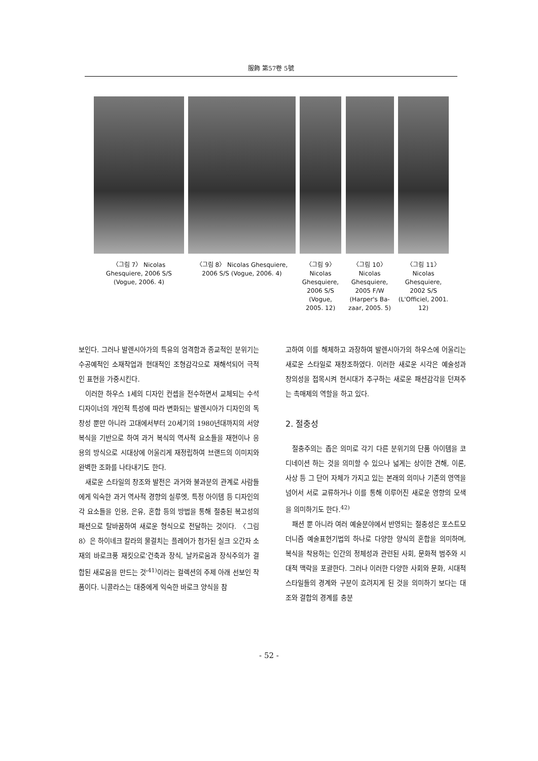服飾 第57卷 5號
〈그림 7〉 Nicolas Ghesquiere, 2006 S/S (Vogue, 2006. 4)
〈그림 8〉 Nicolas Ghesquiere, 2006 S/S (Vogue, 2006. 4)
〈그림 9〉 Nicolas Ghesquiere, 2006 S/S (Vogue, 2005. 12)
〈그림 10〉 Nicolas Ghesquiere, 2005 F/W (Harper's Ba-zaar, 2005. 5)
〈그림 11〉 Nicolas Ghesquiere, 2002 S/S (L'Officiel, 2001. 12)
보인다. 그러나 발렌시아가의 특유의 엄격함과 종교적인 분위기는 수공예적인 소재작업과 현대적인 조형감각으로 재해석되어 극적인 표현을 가중시킨다.
이러한 하우스 1세의 디자인 컨셉을 전수하면서 교체되는 수석디자이너의 개인적 특성에 따라 변화되는 발렌시아가 디자인의 독창성 뿐만 아니라 고대에서부터 20세기의 1980년대까지의 서양복식을 기반으로 하여 과거 복식의 역사적 요소들을 재현이나 응용의 방식으로 시대상에 어울리게 재정립하여 브랜드의 이미지와 완벽한 조화를 나타내기도 한다.
새로운 스타일의 창조와 발전은 과거와 불과분의 관계로 사람들에게 익숙한 과거 역사적 경향의 실루엣, 특정 아이템 등 디자인의 각 요소들을 인용, 은유, 혼합 등의 방법을 통해 절충된 복고성의 패션으로 탈바꿈하여 새로운 형식으로 전달하는 것이다. 〈그림 8〉은 하이네크 칼라의 물결치는 플레어가 첨가된 실크 오간자 소재의 바로크풍 재킷으로'건축과 장식, 날카로움과 장식주의가 결합된 새로움을 만드는 것'<sup>41)</sup>이라는 컬렉션의 주제 아래 선보인 작품이다. 니콜라스는 대중에게 익숙한 바로크 양식을 참
고하여 이를 해체하고 과장하여 발렌시아가의 하우스에 어울리는 새로운 스타일로 재창조하였다. 이러한 새로운 시각은 예술성과 창의성을 접목시켜 현시대가 추구하는 새로운 패션감각을 던져주는 촉매제의 역할을 하고 있다.
2. 절충성
절충주의는 좁은 의미로 각기 다른 분위기의 단품 아이템을 코디네이션 하는 것을 의미할 수 있으나 넓게는 상이한 견해, 이론, 사상 등 그 단어 자체가 가지고 있는 본래의 의미나 기존의 영역을 넘어서 서로 교류하거나 이를 통해 이루어진 새로운 영향의 모색을 의미하기도 한다.<sup>42)</sup>
패션 뿐 아니라 여러 예술분야에서 반영되는 절충성은 포스트모더니즘 예술표현기법의 하나로 다양한 양식의 혼합을 의미하며, 복식을 착용하는 인간의 정체성과 관련된 사회, 문화적 범주와 시대적 맥락을 포괄한다. 그러나 이러한 다양한 사회와 문화, 시대적 스타일들의 경계와 구분이 흐려지게 된 것을 의미하기 보다는 대조와 결합의 경계를 충분
- 52 -